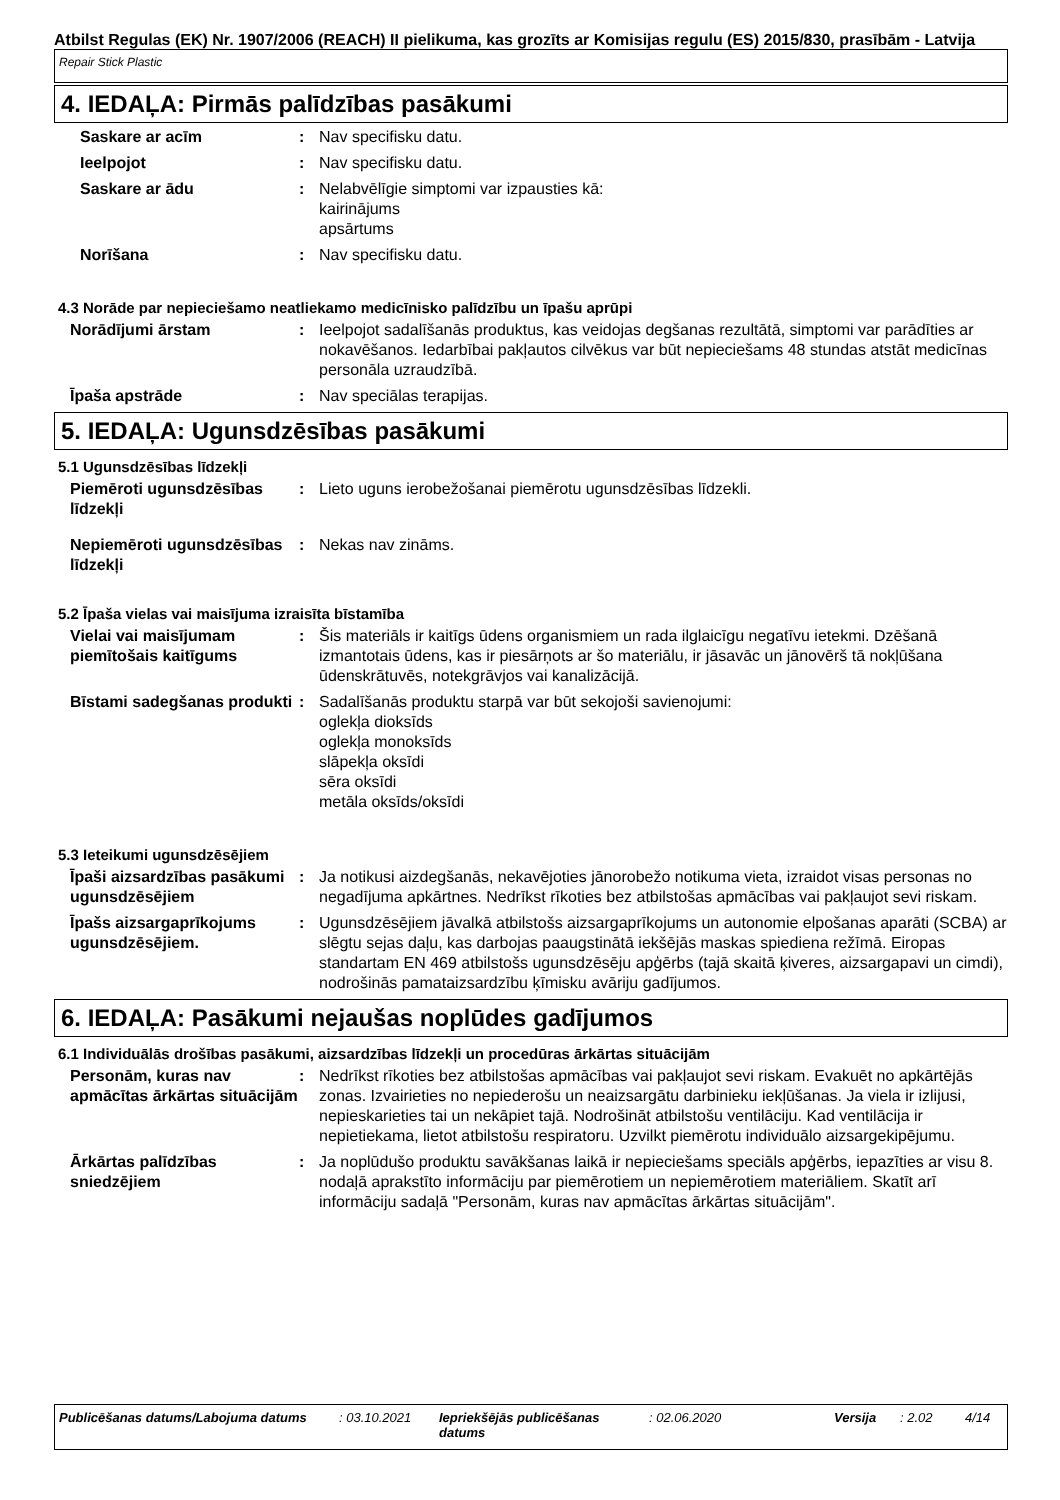Atbilst Regulas (EK) Nr. 1907/2006 (REACH) II pielikuma, kas grozīts ar Komisijas regulu (ES) 2015/830, prasībām - Latvija
Repair Stick Plastic
4. IEDAĻA: Pirmās palīdzības pasākumi
Saskare ar acīm : Nav specifisku datu.
Ieelpojot : Nav specifisku datu.
Saskare ar ādu : Nelabvēlīgie simptomi var izpausties kā:
kairinājums
apsārtums
Norīšana : Nav specifisku datu.
4.3 Norāde par nepieciešamo neatliekamo medicīnisko palīdzību un īpašu aprūpi
Norādījumi ārstam : Ieelpojot sadalīšanās produktus, kas veidojas degšanas rezultātā, simptomi var parādīties ar nokavēšanos. Iedarbībai pakļautos cilvēkus var būt nepieciešams 48 stundas atstāt medicīnas personāla uzraudzībā.
Īpaša apstrāde : Nav speciālas terapijas.
5. IEDAĻA: Ugunsdzēsības pasākumi
5.1 Ugunsdzēsības līdzekļi
Piemēroti ugunsdzēsības līdzekļi
: Lieto uguns ierobežošanai piemērotu ugunsdzēsības līdzekli.
Nepiemēroti ugunsdzēsības līdzekļi
: Nekas nav zināms.
5.2 Īpaša vielas vai maisījuma izraisīta bīstamība
Vielai vai maisījumam piemītošais kaitīgums
: Šis materiāls ir kaitīgs ūdens organismiem un rada ilglaicīgu negatīvu ietekmi. Dzēšanā izmantotais ūdens, kas ir piesārņots ar šo materiālu, ir jāsavāc un jānovērš tā nokļūšana ūdenskrātuvēs, notekgrāvjos vai kanalizācijā.
Bīstami sadegšanas produkti
: Sadalīšanās produktu starpā var būt sekojoši savienojumi:
oglekļa dioksīds
oglekļa monoksīds
slāpekļa oksīdi
sēra oksīdi
metāla oksīds/oksīdi
5.3 Ieteikumi ugunsdzēsējiem
Īpaši aizsardzības pasākumi ugunsdzēsējiem
: Ja notikusi aizdegšanās, nekavējoties jānorobežo notikuma vieta, izraidot visas personas no negadījuma apkārtnes. Nedrīkst rīkoties bez atbilstošas apmācības vai pakļaujot sevi riskam.
Īpašs aizsargaprīkojums ugunsdzēsējiem.
: Ugunsdzēsējiem jāvalkā atbilstošs aizsargaprīkojums un autonomie elpošanas aparāti (SCBA) ar slēgtu sejas daļu, kas darbojas paaugstinātā iekšējās maskas spiediena režīmā. Eiropas standartam EN 469 atbilstošs ugunsdzēsēju apģērbs (tajā skaitā ķiveres, aizsargapavi un cimdi), nodrošinās pamataizsardzību ķīmisku avāriju gadījumos.
6. IEDAĻA: Pasākumi nejaušas noplūdes gadījumos
6.1 Individuālās drošības pasākumi, aizsardzības līdzekļi un procedūras ārkārtas situācijām
Personām, kuras nav apmācītas ārkārtas situācijām
: Nedrīkst rīkoties bez atbilstošas apmācības vai pakļaujot sevi riskam. Evakuēt no apkārtējās zonas. Izvairieties no nepiederošu un neaizsargātu darbinieku iekļūšanas. Ja viela ir izlijusi, nepieskarieties tai un nekāpiet tajā. Nodrošināt atbilstošu ventilāciju. Kad ventilācija ir nepietiekama, lietot atbilstošu respiratoru. Uzvilkt piemērotu individuālo aizsargekipējumu.
Ārkārtas palīdzības sniedzējiem
: Ja noplūdušo produktu savākšanas laikā ir nepieciešams speciāls apģērbs, iepazīties ar visu 8. nodaļā aprakstīto informāciju par piemērotiem un nepiemērotiem materiāliem. Skatīt arī informāciju sadaļā "Personām, kuras nav apmācītas ārkārtas situācijām".
Publicēšanas datums/Labojuma datums : 03.10.2021 Iepriekšējās publicēšanas datums
: 02.06.2020 Versija : 2.02 4/14